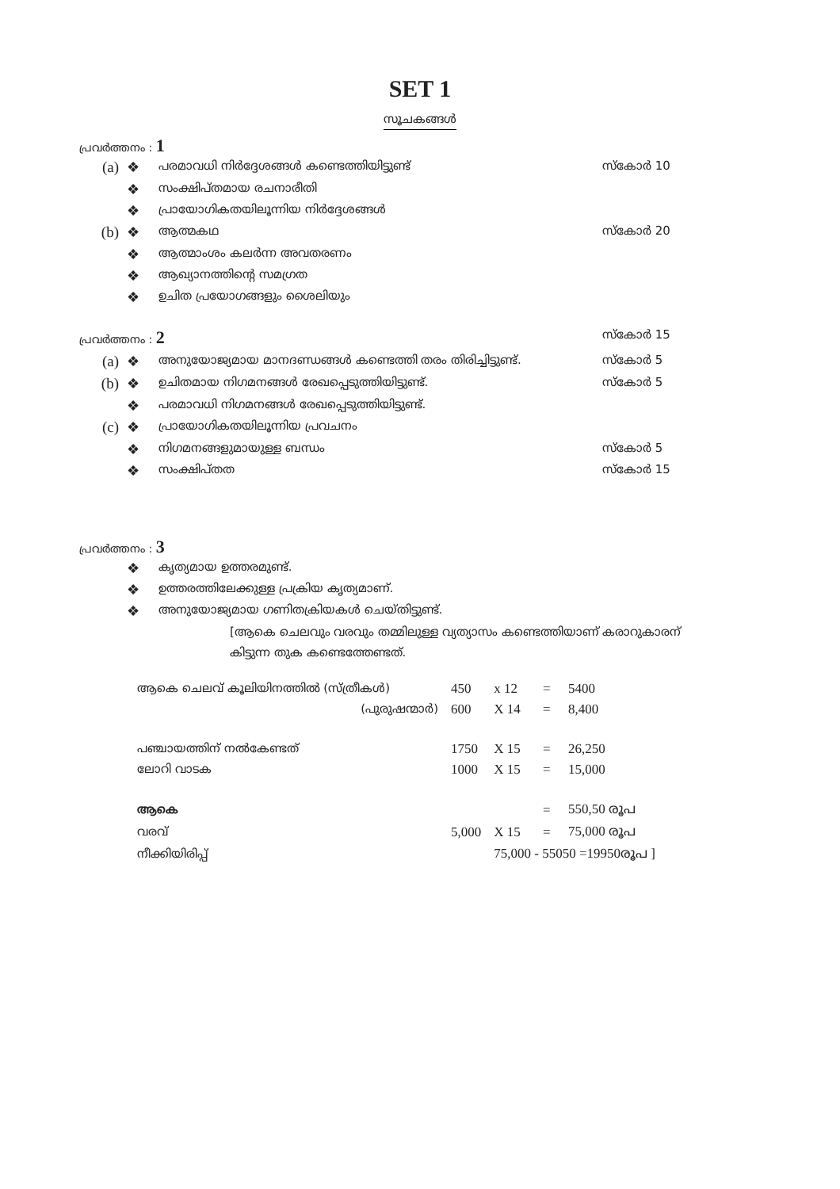SET 1
സൂചകങ്ങൾ
പ്രവർത്തനം : 1
| (a) | ❖ | പരമാവധി നിർദ്ദേശങ്ങൾ കണ്ടെത്തിയിട്ടുണ്ട് | സ്കോർ 10 |
| | ❖ | സംക്ഷിപ്തമായ രചനാരീതി | |
| | ❖ | പ്രായോഗികതയിലൂന്നിയ നിർദ്ദേശങ്ങൾ | |
| (b) | ❖ | ആത്മകഥ | സ്കോർ 20 |
| | ❖ | ആത്മാംശം കലർന്ന അവതരണം | |
| | ❖ | ആഖ്യാനത്തിന്റെ സമഗ്രത | |
| | ❖ | ഉചിത പ്രയോഗങ്ങളും ശൈലിയും | |
| പ്രവർത്തനം : 2 | | | സ്കോർ 15 |
| (a) | ❖ | അനുയോജ്യമായ മാനദണ്ഡങ്ങൾ കണ്ടെത്തി തരം തിരിച്ചിട്ടുണ്ട്. | സ്കോർ 5 |
| (b) | ❖ | ഉചിതമായ നിഗമനങ്ങൾ രേഖപ്പെടുത്തിയിട്ടുണ്ട്. | സ്കോർ 5 |
| | ❖ | പരമാവധി നിഗമനങ്ങൾ രേഖപ്പെടുത്തിയിട്ടുണ്ട്. | |
| (c) | ❖ | പ്രായോഗികതയിലൂന്നിയ പ്രവചനം | |
| | ❖ | നിഗമനങ്ങളുമായുള്ള ബന്ധം | സ്കോർ 5 |
| | ❖ | സംക്ഷിപ്തത | സ്കോർ 15 |
പ്രവർത്തനം : 3
| | ❖ | കൃത്യമായ ഉത്തരമുണ്ട്. |
| | ❖ | ഉത്തരത്തിലേക്കുള്ള പ്രക്രിയ കൃത്യമാണ്. |
| | ❖ | അനുയോജ്യമായ ഗണിതക്രിയകൾ ചെയ്തിട്ടുണ്ട്. |
[ആകെ ചെലവും വരവും തമ്മിലുള്ള വ്യത്യാസം കണ്ടെത്തിയാണ് കരാറുകാരന്
കിട്ടുന്ന തുക കണ്ടെത്തേണ്ടത്.
| ആകെ ചെലവ് കൂലിയിനത്തിൽ (സ്ത്രീകൾ) | 450 | x 12 | = | 5400 |
| (പുരുഷന്മാർ) | 600 | X 14 | = | 8,400 |
| പഞ്ചായത്തിന് നൽകേണ്ടത് | 1750 | X 15 | = | 26,250 |
| ലോറി വാടക | 1000 | X 15 | = | 15,000 |
| ആകെ | | | = | 550,50 രൂപ |
| വരവ് | 5,000 | X 15 | = | 75,000 രൂപ |
| നീക്കിയിരിപ്പ് | | 75,000 - 55050 =19950രൂപ ] | | |